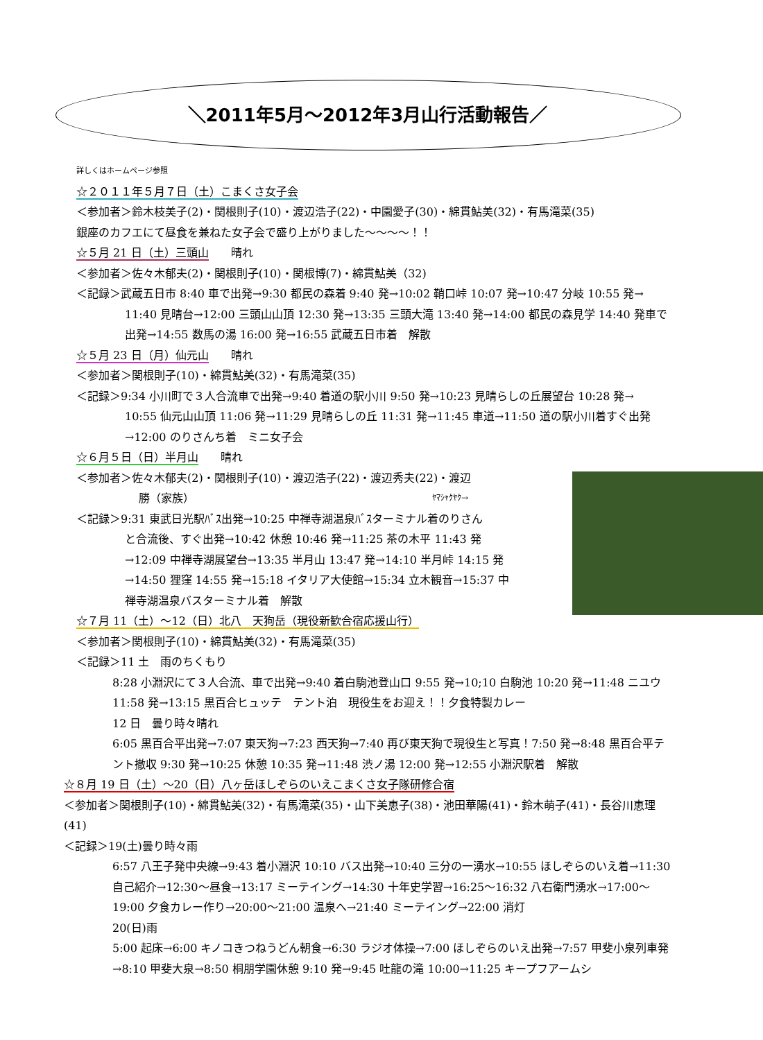＼2011年5月～2012年3月山行活動報告／
詳しくはホームページ参照
☆２０１１年５月７日（土）こまくさ女子会
＜参加者＞鈴木枝美子(2)・関根則子(10)・渡辺浩子(22)・中園愛子(30)・綿貫鮎美(32)・有馬滝菜(35)
銀座のカフエにて昼食を兼ねた女子会で盛り上がりました～～～～！！
☆５月 21 日（土）三頭山　　晴れ
＜参加者＞佐々木郁夫(2)・関根則子(10)・関根博(7)・綿貫鮎美（32)
＜記録＞武蔵五日市 8:40 車で出発→9:30 都民の森着 9:40 発→10:02 鞘口峠 10:07 発→10:47 分岐 10:55 発→
11:40 見晴台→12:00 三頭山山頂 12:30 発→13:35 三頭大滝 13:40 発→14:00 都民の森見学 14:40 発車で出発→14:55 数馬の湯 16:00 発→16:55 武蔵五日市着　解散
☆５月 23 日（月）仙元山　　晴れ
＜参加者＞関根則子(10)・綿貫鮎美(32)・有馬滝菜(35)
＜記録＞9:34 小川町で３人合流車で出発→9:40 着道の駅小川 9:50 発→10:23 見晴らしの丘展望台 10:28 発→
10:55 仙元山山頂 11:06 発→11:29 見晴らしの丘 11:31 発→11:45 車道→11:50 道の駅小川着すぐ出発→12:00 のりさんち着　ミニ女子会
☆６月５日（日）半月山　　晴れ
＜参加者＞佐々木郁夫(2)・関根則子(10)・渡辺浩子(22)・渡辺秀夫(22)・渡辺
勝（家族） ﾔﾏｼｬｸﾔｸ→
＜記録＞9:31 東武日光駅ﾊﾞｽ出発→10:25 中禅寺湖温泉ﾊﾞｽターミナル着のりさん
と合流後、すぐ出発→10:42 休憩 10:46 発→11:25 茶の木平 11:43 発→12:09 中禅寺湖展望台→13:35 半月山 13:47 発→14:10 半月峠 14:15 発→14:50 狸窪 14:55 発→15:18 イタリア大使館→15:34 立木観音→15:37 中禅寺湖温泉バスターミナル着　解散
☆７月 11（土）～12（日）北八　天狗岳（現役新歓合宿応援山行）
＜参加者＞関根則子(10)・綿貫鮎美(32)・有馬滝菜(35)
＜記録＞11 土　雨のちくもり
8:28 小淵沢にて３人合流、車で出発→9:40 着白駒池登山口 9:55 発→10;10 白駒池 10:20 発→11:48 ニユウ 11:58 発→13:15 黒百合ヒュッテ　テント泊　現役生をお迎え！！夕食特製カレー
12 日　曇り時々晴れ
6:05 黒百合平出発→7:07 東天狗→7:23 西天狗→7:40 再び東天狗で現役生と写真！7:50 発→8:48 黒百合平テント撤収 9:30 発→10:25 休憩 10:35 発→11:48 渋ノ湯 12:00 発→12:55 小淵沢駅着　解散
☆８月 19 日（土）～20（日）八ヶ岳ほしぞらのいえこまくさ女子隊研修合宿
＜参加者＞関根則子(10)・綿貫鮎美(32)・有馬滝菜(35)・山下美恵子(38)・池田華陽(41)・鈴木萌子(41)・長谷川恵理(41)
＜記録＞19(土)曇り時々雨
6:57 八王子発中央線→9:43 着小淵沢 10:10 バス出発→10:40 三分の一湧水→10:55 ほしぞらのいえ着→11:30 自己紹介→12:30～昼食→13:17 ミーテイング→14:30 十年史学習→16:25～16:32 八右衛門湧水→17:00～19:00 夕食カレー作り→20:00～21:00 温泉へ→21:40 ミーテイング→22:00 消灯
20(日)雨
5:00 起床→6:00 キノコきつねうどん朝食→6:30 ラジオ体操→7:00 ほしぞらのいえ出発→7:57 甲斐小泉列車発→8:10 甲斐大泉→8:50 桐朋学園休憩 9:10 発→9:45 吐龍の滝 10:00→11:25 キープフアームシ